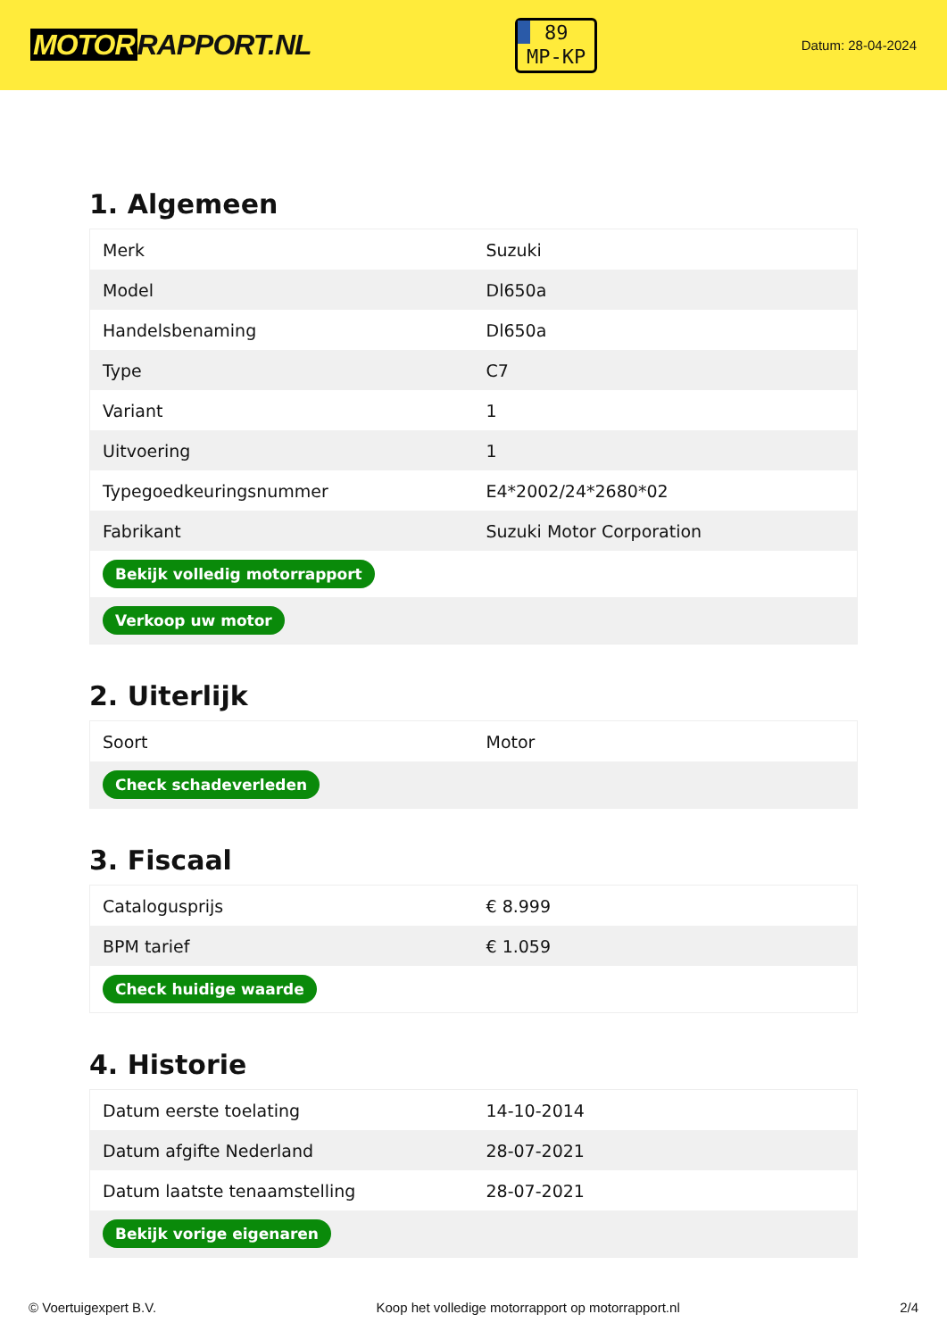MOTOR RAPPORT.NL
89
MP-KP
Datum: 28-04-2024
1. Algemeen
| Merk | Suzuki |
| Model | Dl650a |
| Handelsbenaming | Dl650a |
| Type | C7 |
| Variant | 1 |
| Uitvoering | 1 |
| Typegoedkeuringsnummer | E4*2002/24*2680*02 |
| Fabrikant | Suzuki Motor Corporation |
| Bekijk volledig motorrapport | |
| Verkoop uw motor | |
2. Uiterlijk
| Soort | Motor |
| Check schadeverleden | |
3. Fiscaal
| Catalogusprijs | € 8.999 |
| BPM tarief | € 1.059 |
| Check huidige waarde | |
4. Historie
| Datum eerste toelating | 14-10-2014 |
| Datum afgifte Nederland | 28-07-2021 |
| Datum laatste tenaamstelling | 28-07-2021 |
| Bekijk vorige eigenaren | |
© Voertuigexpert B.V. Koop het volledige motorrapport op motorrapport.nl 2/4